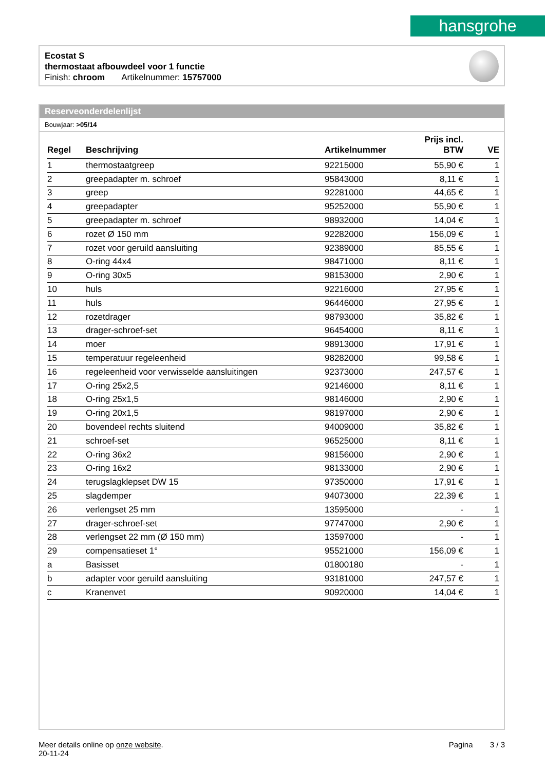hansgrohe
Ecostat S
thermostaat afbouwdeel voor 1 functie
Finish: chroom Artikelnummer: 15757000
Reserveonderdelenlijst
Bouwjaar: >05/14
| Regel | Beschrijving | Artikelnummer | Prijs incl. BTW | VE |
| --- | --- | --- | --- | --- |
| 1 | thermostaatgreep | 92215000 | 55,90 € | 1 |
| 2 | greepadapter m. schroef | 95843000 | 8,11 € | 1 |
| 3 | greep | 92281000 | 44,65 € | 1 |
| 4 | greepadapter | 95252000 | 55,90 € | 1 |
| 5 | greepadapter m. schroef | 98932000 | 14,04 € | 1 |
| 6 | rozet Ø 150 mm | 92282000 | 156,09 € | 1 |
| 7 | rozet voor geruild aansluiting | 92389000 | 85,55 € | 1 |
| 8 | O-ring 44x4 | 98471000 | 8,11 € | 1 |
| 9 | O-ring 30x5 | 98153000 | 2,90 € | 1 |
| 10 | huls | 92216000 | 27,95 € | 1 |
| 11 | huls | 96446000 | 27,95 € | 1 |
| 12 | rozetdrager | 98793000 | 35,82 € | 1 |
| 13 | drager-schroef-set | 96454000 | 8,11 € | 1 |
| 14 | moer | 98913000 | 17,91 € | 1 |
| 15 | temperatuur regeleenheid | 98282000 | 99,58 € | 1 |
| 16 | regeleenheid voor verwisselde aansluitingen | 92373000 | 247,57 € | 1 |
| 17 | O-ring 25x2,5 | 92146000 | 8,11 € | 1 |
| 18 | O-ring 25x1,5 | 98146000 | 2,90 € | 1 |
| 19 | O-ring 20x1,5 | 98197000 | 2,90 € | 1 |
| 20 | bovendeel rechts sluitend | 94009000 | 35,82 € | 1 |
| 21 | schroef-set | 96525000 | 8,11 € | 1 |
| 22 | O-ring 36x2 | 98156000 | 2,90 € | 1 |
| 23 | O-ring 16x2 | 98133000 | 2,90 € | 1 |
| 24 | terugslagklepset DW 15 | 97350000 | 17,91 € | 1 |
| 25 | slagdemper | 94073000 | 22,39 € | 1 |
| 26 | verlengset 25 mm | 13595000 | - | 1 |
| 27 | drager-schroef-set | 97747000 | 2,90 € | 1 |
| 28 | verlengset 22 mm (Ø 150 mm) | 13597000 | - | 1 |
| 29 | compensatieset 1° | 95521000 | 156,09 € | 1 |
| a | Basisset | 01800180 | - | 1 |
| b | adapter voor geruild aansluiting | 93181000 | 247,57 € | 1 |
| c | Kranenvet | 90920000 | 14,04 € | 1 |
Meer details online op onze website. Pagina 3 / 3
20-11-24